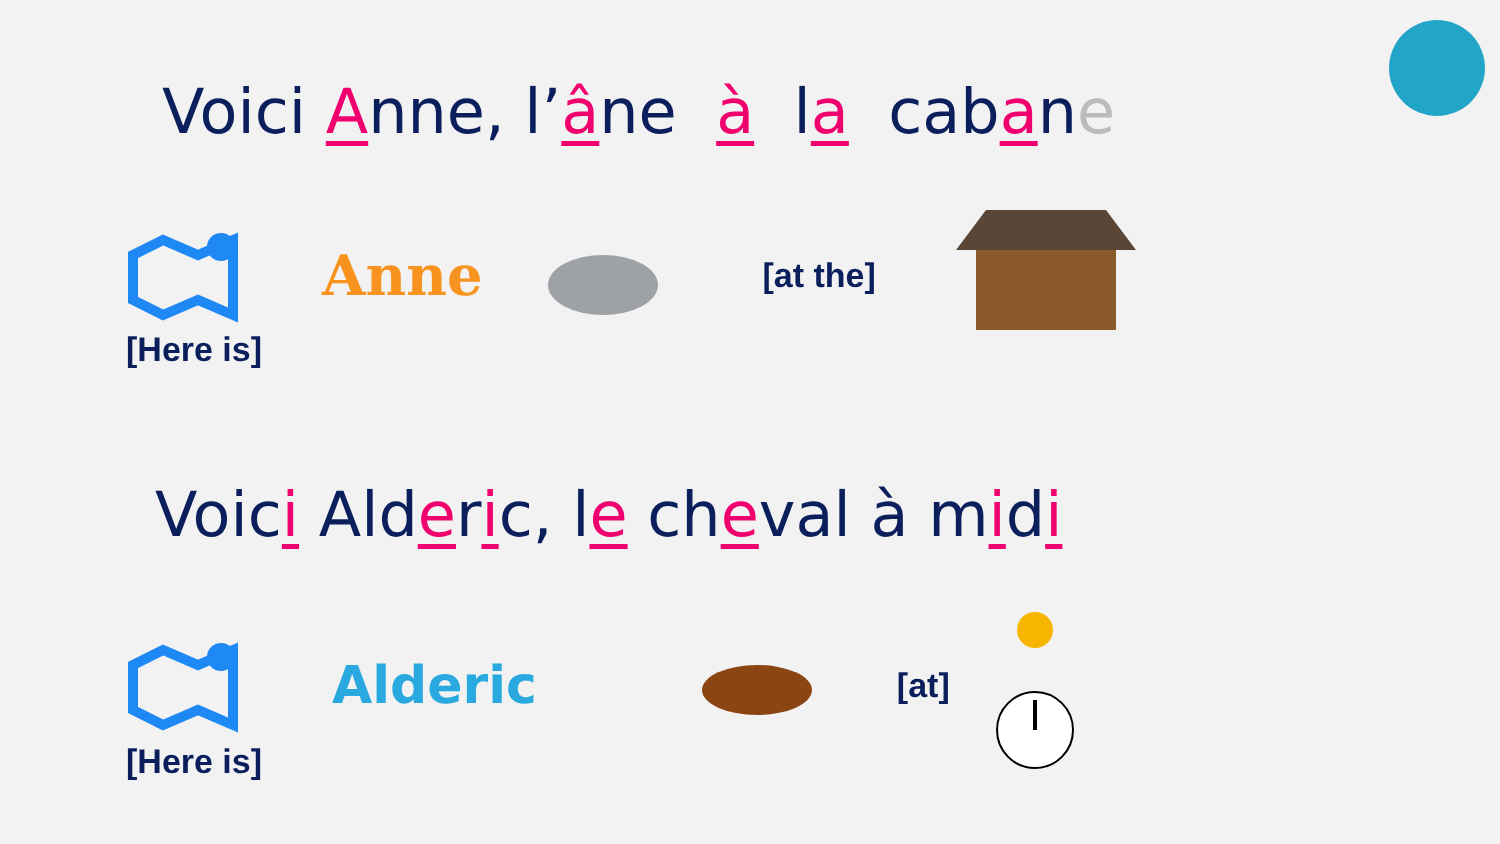Voici Anne, l’âne à la cabane
Anne [at the]
[Here is]
Voici Alderic, le cheval à midi
Alderic [at]
[Here is]